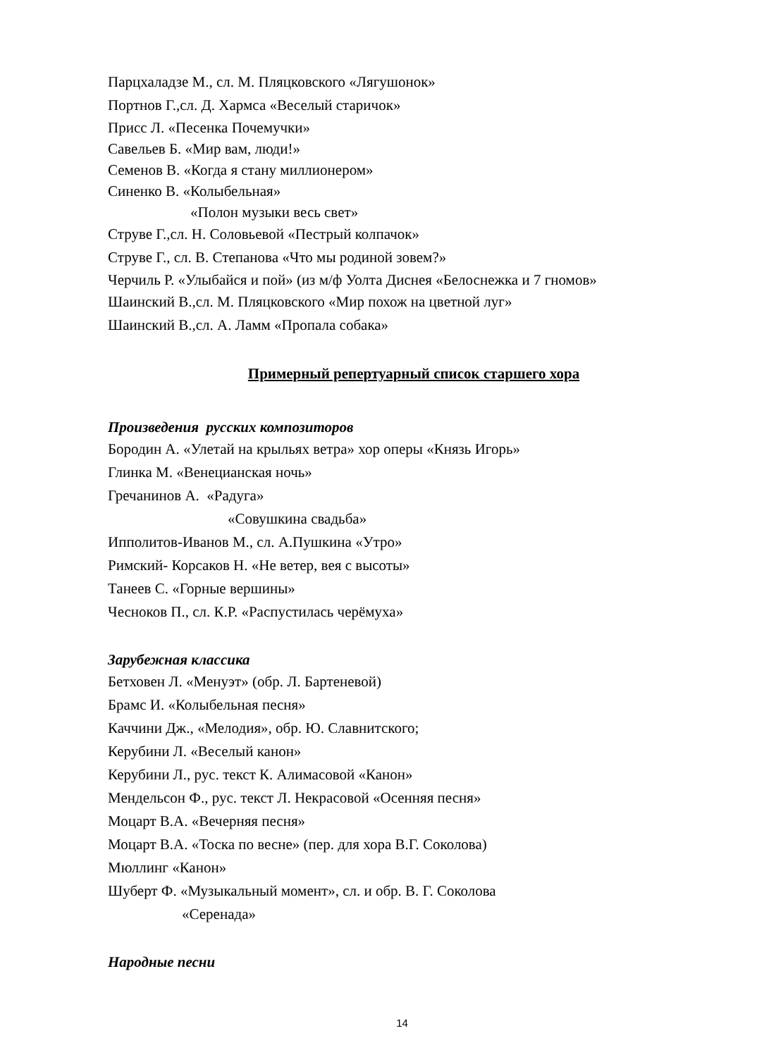Парцхаладзе М., сл. М. Пляцковского «Лягушонок»
Портнов Г.,сл. Д. Хармса «Веселый старичок»
Присс Л. «Песенка Почемучки»
Савельев Б. «Мир вам, люди!»
Семенов В. «Когда я стану миллионером»
Синенко В. «Колыбельная»
«Полон музыки весь свет»
Струве Г.,сл. Н. Соловьевой «Пестрый колпачок»
Струве Г., сл. В. Степанова «Что мы родиной зовем?»
Черчиль Р. «Улыбайся и пой» (из м/ф Уолта Диснея «Белоснежка и 7 гномов»
Шаинский В.,сл. М. Пляцковского «Мир похож на цветной луг»
Шаинский В.,сл. А. Ламм «Пропала собака»
Примерный репертуарный список старшего хора
Произведения русских композиторов
Бородин А. «Улетай на крыльях ветра» хор оперы «Князь Игорь»
Глинка М. «Венецианская ночь»
Гречанинов А. «Радуга»
«Совушкина свадьба»
Ипполитов-Иванов М., сл. А.Пушкина «Утро»
Римский- Корсаков Н. «Не ветер, вея с высоты»
Танеев С. «Горные вершины»
Чесноков П., сл. К.Р. «Распустилась черёмуха»
Зарубежная классика
Бетховен Л. «Менуэт» (обр. Л. Бартеневой)
Брамс И. «Колыбельная песня»
Каччини Дж., «Мелодия», обр. Ю. Славнитского;
Керубини Л. «Веселый канон»
Керубини Л., рус. текст К. Алимасовой «Канон»
Мендельсон Ф., рус. текст Л. Некрасовой «Осенняя песня»
Моцарт В.А. «Вечерняя песня»
Моцарт В.А. «Тоска по весне» (пер. для хора В.Г. Соколова)
Мюллинг «Канон»
Шуберт Ф. «Музыкальный момент», сл. и обр. В. Г. Соколова
«Серенада»
Народные песни
14